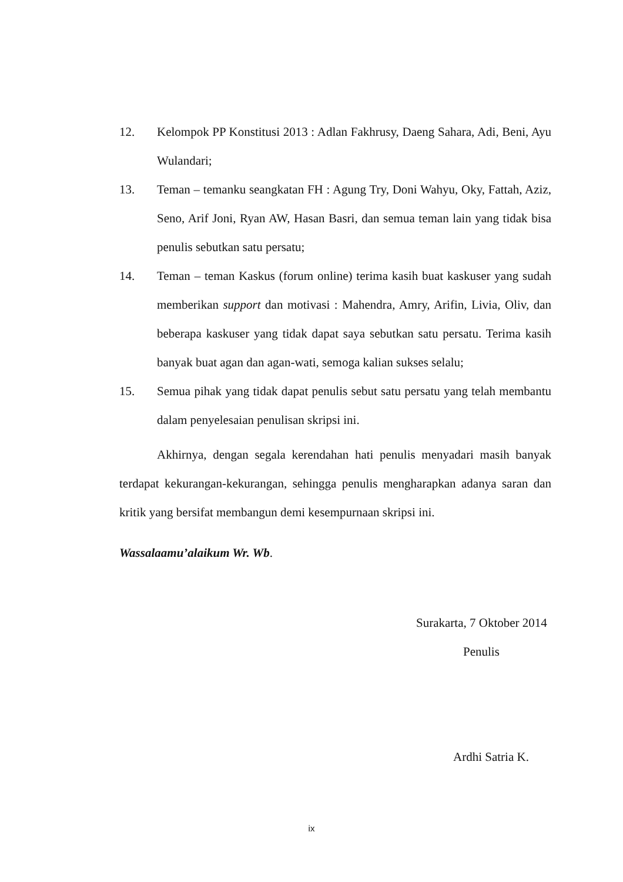12. Kelompok PP Konstitusi 2013 : Adlan Fakhrusy, Daeng Sahara, Adi, Beni, Ayu Wulandari;
13. Teman – temanku seangkatan FH : Agung Try, Doni Wahyu, Oky, Fattah, Aziz, Seno, Arif Joni, Ryan AW, Hasan Basri, dan semua teman lain yang tidak bisa penulis sebutkan satu persatu;
14. Teman – teman Kaskus (forum online) terima kasih buat kaskuser yang sudah memberikan support dan motivasi : Mahendra, Amry, Arifin, Livia, Oliv, dan beberapa kaskuser yang tidak dapat saya sebutkan satu persatu. Terima kasih banyak buat agan dan agan-wati, semoga kalian sukses selalu;
15. Semua pihak yang tidak dapat penulis sebut satu persatu yang telah membantu dalam penyelesaian penulisan skripsi ini.
Akhirnya, dengan segala kerendahan hati penulis menyadari masih banyak terdapat kekurangan-kekurangan, sehingga penulis mengharapkan adanya saran dan kritik yang bersifat membangun demi kesempurnaan skripsi ini.
Wassalaamu’alaikum Wr. Wb.
Surakarta, 7 Oktober 2014
Penulis
Ardhi Satria K.
ix